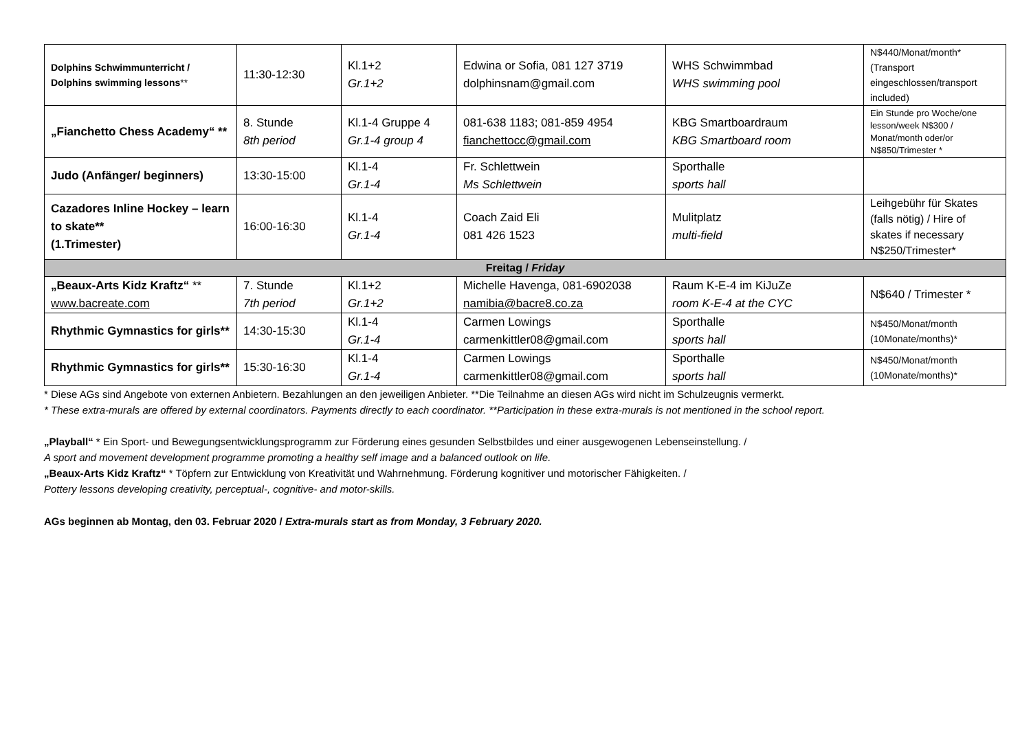| Dolphins Schwimmunterricht / Dolphins swimming lessons ** | 11:30-12:30 | Kl.1+2 Gr.1+2 | Edwina or Sofia, 081 127 3719 dolphinsnam@gmail.com | WHS Schwimmbad WHS swimming pool | N$440/Monat/month* (Transport eingeschlossen/transport included) |
| „Fianchetto Chess Academy“ ** | 8. Stunde 8th period | Kl.1-4 Gruppe 4 Gr.1-4 group 4 | 081-638 1183; 081-859 4954 fianchettocc@gmail.com | KBG Smartboardraum KBG Smartboard room | Ein Stunde pro Woche/one lesson/week N$300 / Monat/month oder/or N$850/Trimester * |
| Judo (Anfänger/ beginners) | 13:30-15:00 | Kl.1-4 Gr.1-4 | Fr. Schlettwein Ms Schlettwein | Sporthalle sports hall | |
| Cazadores Inline Hockey – learn to skate** (1.Trimester) | 16:00-16:30 | Kl.1-4 Gr.1-4 | Coach Zaid Eli 081 426 1523 | Mulitplatz multi-field | Leihgebühr für Skates (falls nötig) / Hire of skates if necessary N$250/Trimester* |
| Freitag / Friday | | | | | |
| „Beaux-Arts Kidz Kraftz“ ** www.bacreate.com | 7. Stunde 7th period | Kl.1+2 Gr.1+2 | Michelle Havenga, 081-6902038 namibia@bacre8.co.za | Raum K-E-4 im KiJuZe room K-E-4 at the CYC | N$640 / Trimester * |
| Rhythmic Gymnastics for girls** | 14:30-15:30 | Kl.1-4 Gr.1-4 | Carmen Lowings carmenkittler08@gmail.com | Sporthalle sports hall | N$450/Monat/month (10Monate/months)* |
| Rhythmic Gymnastics for girls** | 15:30-16:30 | Kl.1-4 Gr.1-4 | Carmen Lowings carmenkittler08@gmail.com | Sporthalle sports hall | N$450/Monat/month (10Monate/months)* |
* Diese AGs sind Angebote von externen Anbietern. Bezahlungen an den jeweiligen Anbieter. **Die Teilnahme an diesen AGs wird nicht im Schulzeugnis vermerkt.
* These extra-murals are offered by external coordinators. Payments directly to each coordinator. **Participation in these extra-murals is not mentioned in the school report.
„Playball“ * Ein Sport- und Bewegungsentwicklungsprogramm zur Förderung eines gesunden Selbstbildes und einer ausgewogenen Lebenseinstellung. /
A sport and movement development programme promoting a healthy self image and a balanced outlook on life.
„Beaux-Arts Kidz Kraftz“ * Töpfern zur Entwicklung von Kreativität und Wahrnehmung. Förderung kognitiver und motorischer Fähigkeiten. /
Pottery lessons developing creativity, perceptual-, cognitive- and motor-skills.
AGs beginnen ab Montag, den 03. Februar 2020 / Extra-murals start as from Monday, 3 February 2020.